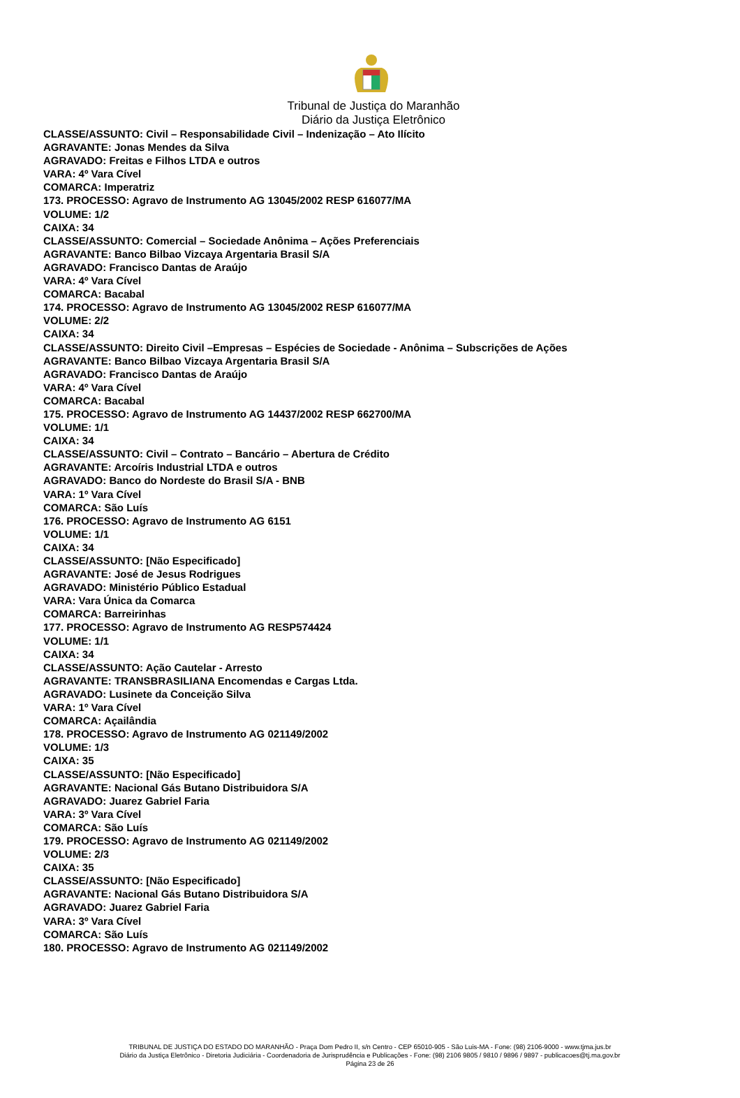Tribunal de Justiça do Maranhão
Diário da Justiça Eletrônico
CLASSE/ASSUNTO: Civil – Responsabilidade Civil – Indenização – Ato Ilícito
AGRAVANTE: Jonas Mendes da Silva
AGRAVADO: Freitas e Filhos LTDA e outros
VARA: 4º Vara Cível
COMARCA: Imperatriz
173. PROCESSO: Agravo de Instrumento AG 13045/2002 RESP 616077/MA
VOLUME: 1/2
CAIXA: 34
CLASSE/ASSUNTO: Comercial – Sociedade Anônima – Ações Preferenciais
AGRAVANTE: Banco Bilbao Vizcaya Argentaria Brasil S/A
AGRAVADO: Francisco Dantas de Araújo
VARA: 4º Vara Cível
COMARCA: Bacabal
174. PROCESSO: Agravo de Instrumento AG 13045/2002 RESP 616077/MA
VOLUME: 2/2
CAIXA: 34
CLASSE/ASSUNTO: Direito Civil –Empresas – Espécies de Sociedade - Anônima – Subscrições de Ações
AGRAVANTE: Banco Bilbao Vizcaya Argentaria Brasil S/A
AGRAVADO: Francisco Dantas de Araújo
VARA: 4º Vara Cível
COMARCA: Bacabal
175. PROCESSO: Agravo de Instrumento AG 14437/2002 RESP 662700/MA
VOLUME: 1/1
CAIXA: 34
CLASSE/ASSUNTO: Civil – Contrato – Bancário – Abertura de Crédito
AGRAVANTE: Arcoíris Industrial LTDA e outros
AGRAVADO: Banco do Nordeste do Brasil S/A - BNB
VARA: 1º Vara Cível
COMARCA: São Luís
176. PROCESSO: Agravo de Instrumento AG 6151
VOLUME: 1/1
CAIXA: 34
CLASSE/ASSUNTO: [Não Especificado]
AGRAVANTE: José de Jesus Rodrigues
AGRAVADO: Ministério Público Estadual
VARA: Vara Única da Comarca
COMARCA: Barreirinhas
177. PROCESSO: Agravo de Instrumento AG RESP574424
VOLUME: 1/1
CAIXA: 34
CLASSE/ASSUNTO: Ação Cautelar - Arresto
AGRAVANTE: TRANSBRASILIANA Encomendas e Cargas Ltda.
AGRAVADO: Lusinete da Conceição Silva
VARA: 1º Vara Cível
COMARCA: Açailândia
178. PROCESSO: Agravo de Instrumento AG 021149/2002
VOLUME: 1/3
CAIXA: 35
CLASSE/ASSUNTO: [Não Especificado]
AGRAVANTE: Nacional Gás Butano Distribuidora S/A
AGRAVADO: Juarez Gabriel Faria
VARA: 3º Vara Cível
COMARCA: São Luís
179. PROCESSO: Agravo de Instrumento AG 021149/2002
VOLUME: 2/3
CAIXA: 35
CLASSE/ASSUNTO: [Não Especificado]
AGRAVANTE: Nacional Gás Butano Distribuidora S/A
AGRAVADO: Juarez Gabriel Faria
VARA: 3º Vara Cível
COMARCA: São Luís
180. PROCESSO: Agravo de Instrumento AG 021149/2002
TRIBUNAL DE JUSTIÇA DO ESTADO DO MARANHÃO - Praça Dom Pedro II, s/n Centro - CEP 65010-905 - São Luis-MA - Fone: (98) 2106-9000 - www.tjma.jus.br
Diário da Justiça Eletrônico - Diretoria Judiciária - Coordenadoria de Jurisprudência e Publicações - Fone: (98) 2106 9805 / 9810 / 9896 / 9897 - publicacoes@tj.ma.gov.br
Página 23 de 26